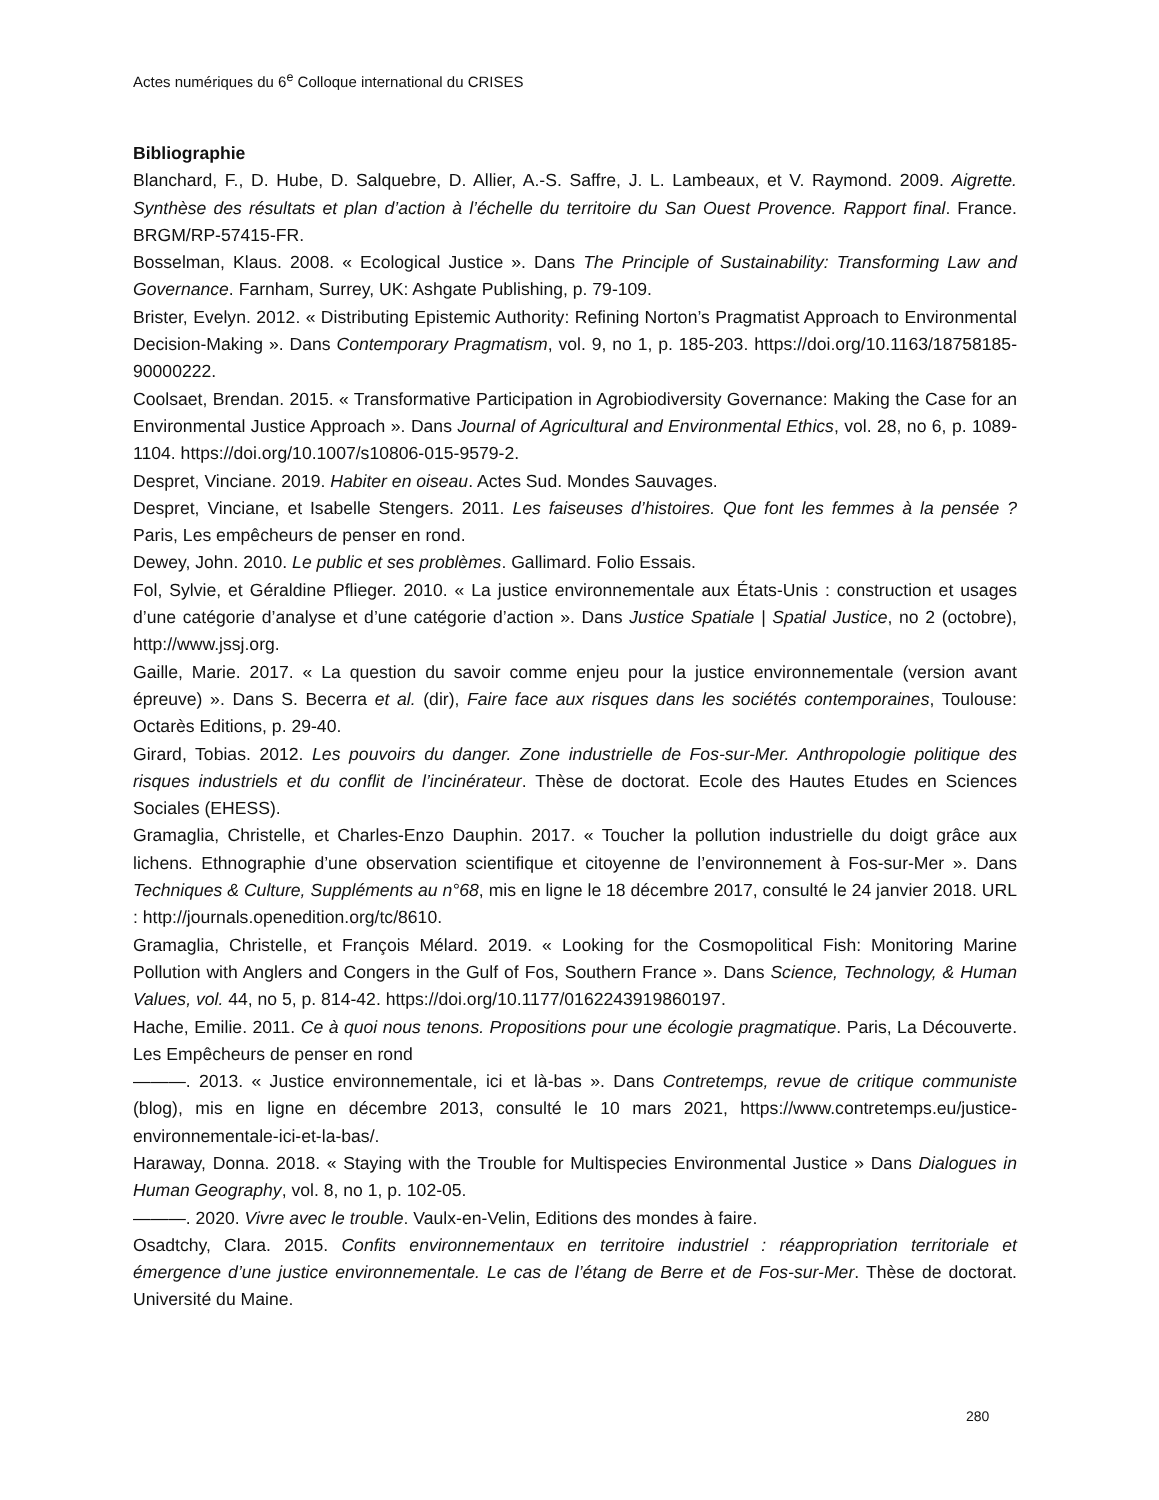Actes numériques du 6<sup>e</sup> Colloque international du CRISES
Bibliographie
Blanchard, F., D. Hube, D. Salquebre, D. Allier, A.-S. Saffre, J. L. Lambeaux, et V. Raymond. 2009. Aigrette. Synthèse des résultats et plan d’action à l’échelle du territoire du San Ouest Provence. Rapport final. France. BRGM/RP-57415-FR.
Bosselman, Klaus. 2008. « Ecological Justice ». Dans The Principle of Sustainability: Transforming Law and Governance. Farnham, Surrey, UK: Ashgate Publishing, p. 79-109.
Brister, Evelyn. 2012. « Distributing Epistemic Authority: Refining Norton’s Pragmatist Approach to Environmental Decision-Making ». Dans Contemporary Pragmatism, vol. 9, no 1, p. 185-203. https://doi.org/10.1163/18758185-90000222.
Coolsaet, Brendan. 2015. « Transformative Participation in Agrobiodiversity Governance: Making the Case for an Environmental Justice Approach ». Dans Journal of Agricultural and Environmental Ethics, vol. 28, no 6, p. 1089-1104. https://doi.org/10.1007/s10806-015-9579-2.
Despret, Vinciane. 2019. Habiter en oiseau. Actes Sud. Mondes Sauvages.
Despret, Vinciane, et Isabelle Stengers. 2011. Les faiseuses d’histoires. Que font les femmes à la pensée ? Paris, Les empêcheurs de penser en rond.
Dewey, John. 2010. Le public et ses problèmes. Gallimard. Folio Essais.
Fol, Sylvie, et Géraldine Pflieger. 2010. « La justice environnementale aux États-Unis : construction et usages d’une catégorie d’analyse et d’une catégorie d’action ». Dans Justice Spatiale | Spatial Justice, no 2 (octobre), http://www.jssj.org.
Gaille, Marie. 2017. « La question du savoir comme enjeu pour la justice environnementale (version avant épreuve) ». Dans S. Becerra et al. (dir), Faire face aux risques dans les sociétés contemporaines, Toulouse: Octarès Editions, p. 29-40.
Girard, Tobias. 2012. Les pouvoirs du danger. Zone industrielle de Fos-sur-Mer. Anthropologie politique des risques industriels et du conflit de l’incinérateur. Thèse de doctorat. Ecole des Hautes Etudes en Sciences Sociales (EHESS).
Gramaglia, Christelle, et Charles-Enzo Dauphin. 2017. « Toucher la pollution industrielle du doigt grâce aux lichens. Ethnographie d’une observation scientifique et citoyenne de l’environnement à Fos-sur-Mer ». Dans Techniques & Culture, Suppléments au n°68, mis en ligne le 18 décembre 2017, consulté le 24 janvier 2018. URL : http://journals.openedition.org/tc/8610.
Gramaglia, Christelle, et François Mélard. 2019. « Looking for the Cosmopolitical Fish: Monitoring Marine Pollution with Anglers and Congers in the Gulf of Fos, Southern France ». Dans Science, Technology, & Human Values, vol. 44, no 5, p. 814-42. https://doi.org/10.1177/0162243919860197.
Hache, Emilie. 2011. Ce à quoi nous tenons. Propositions pour une écologie pragmatique. Paris, La Découverte. Les Empêcheurs de penser en rond
———. 2013. « Justice environnementale, ici et là-bas ». Dans Contretemps, revue de critique communiste (blog), mis en ligne en décembre 2013, consulté le 10 mars 2021, https://www.contretemps.eu/justice-environnementale-ici-et-la-bas/.
Haraway, Donna. 2018. « Staying with the Trouble for Multispecies Environmental Justice » Dans Dialogues in Human Geography, vol. 8, no 1, p. 102-05.
———. 2020. Vivre avec le trouble. Vaulx-en-Velin, Editions des mondes à faire.
Osadtchy, Clara. 2015. Confits environnementaux en territoire industriel : réappropriation territoriale et émergence d’une justice environnementale. Le cas de l’étang de Berre et de Fos-sur-Mer. Thèse de doctorat. Université du Maine.
280